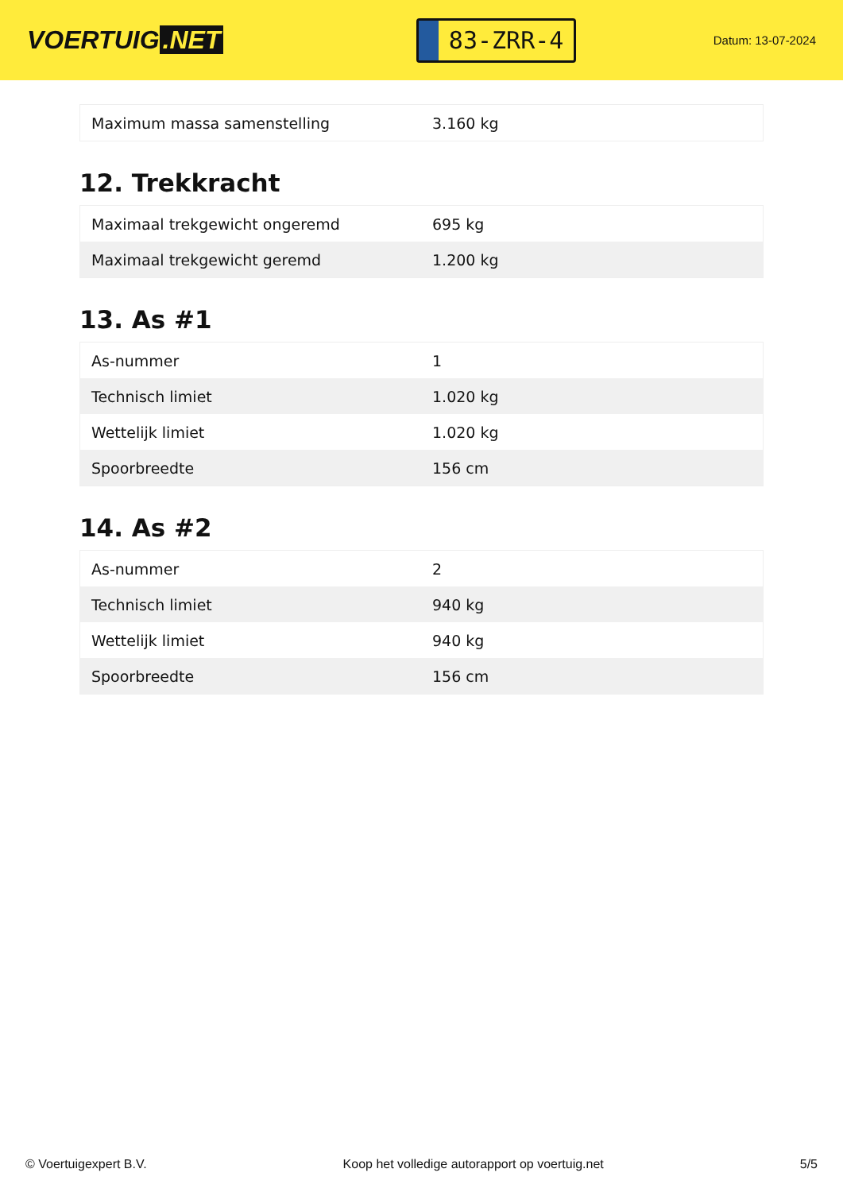VOERTUIG.NET
83-ZRR-4
Datum: 13-07-2024
| Maximum massa samenstelling | 3.160 kg |
12. Trekkracht
| Maximaal trekgewicht ongeremd | 695 kg |
| Maximaal trekgewicht geremd | 1.200 kg |
13. As #1
| As-nummer | 1 |
| Technisch limiet | 1.020 kg |
| Wettelijk limiet | 1.020 kg |
| Spoorbreedte | 156 cm |
14. As #2
| As-nummer | 2 |
| Technisch limiet | 940 kg |
| Wettelijk limiet | 940 kg |
| Spoorbreedte | 156 cm |
© Voertuigexpert B.V. Koop het volledige autorapport op voertuig.net 5/5